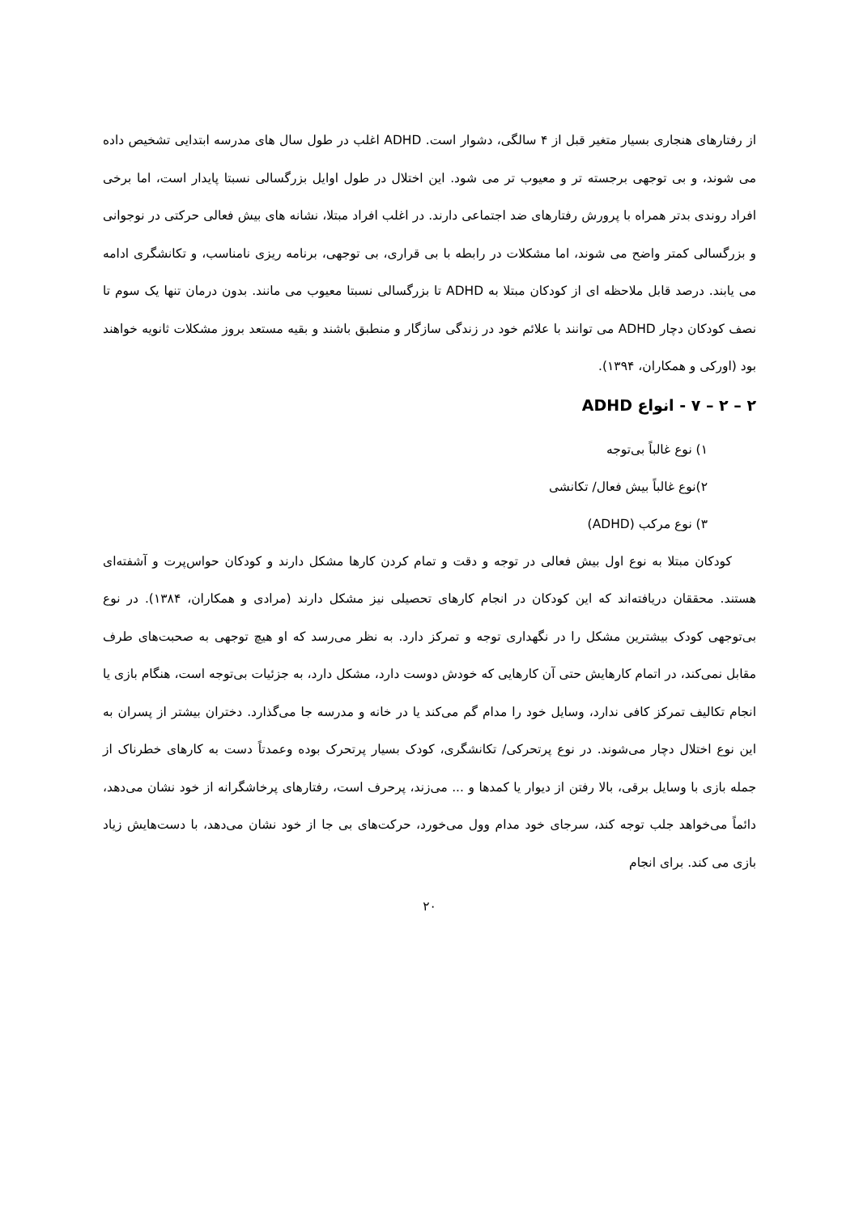از رفتارهای هنجاری بسیار متغیر قبل از ۴ سالگی، دشوار است. ADHD اغلب در طول سال های مدرسه ابتدایی تشخیص داده می شوند، و بی توجهی برجسته تر و معیوب تر می شود. این اختلال در طول اوایل بزرگسالی نسبتا پایدار است، اما برخی افراد روندی بدتر همراه با پرورش رفتارهای ضد اجتماعی دارند. در اغلب افراد مبتلا، نشانه های بیش فعالی حرکتی در نوجوانی و بزرگسالی کمتر واضح می شوند، اما مشکلات در رابطه با بی قراری، بی توجهی، برنامه ریزی نامناسب، و تکانشگری ادامه می یابند. درصد قابل ملاحظه ای از کودکان مبتلا به ADHD تا بزرگسالی نسبتا معیوب می مانند. بدون درمان تنها یک سوم تا نصف کودکان دچار ADHD می توانند با علائم خود در زندگی سازگار و منطبق باشند و بقیه مستعد بروز مشکلات ثانویه خواهند بود (اورکی و همکاران، ۱۳۹۴).
۲ – ۲ – ۷ - انواع ADHD
۱) نوع غالباً بی‌توجه
۲)نوع غالباً بیش فعال/ تکانشی
۳) نوع مرکب (ADHD)
کودکان مبتلا به نوع اول بیش فعالی در توجه و دقت و تمام کردن کارها مشکل دارند و کودکان حواس‌پرت و آشفته‌ای هستند. محققان دریافته‌اند که این کودکان در انجام کارهای تحصیلی نیز مشکل دارند (مرادی و همکاران، ۱۳۸۴). در نوع بی‌توجهی کودک بیشترین مشکل را در نگهداری توجه و تمرکز دارد. به نظر می‌رسد که او هیچ توجهی به صحبت‌های طرف مقابل نمی‌کند، در اتمام کارهایش حتی آن کارهایی که خودش دوست دارد، مشکل دارد، به جزئیات بی‌توجه است، هنگام بازی یا انجام تکالیف تمرکز کافی ندارد، وسایل خود را مدام گم می‌کند یا در خانه و مدرسه جا می‌گذارد. دختران بیشتر از پسران به این نوع اختلال دچار می‌شوند. در نوع پرتحرکی/ تکانشگری، کودک بسیار پرتحرک بوده وعمدتاً دست به کارهای خطرناک از جمله بازی با وسایل برقی، بالا رفتن از دیوار یا کمدها و ... می‌زند، پرحرف است، رفتارهای پرخاشگرانه از خود نشان می‌دهد، دائماً می‌خواهد جلب توجه کند، سرجای خود مدام وول می‌خورد، حرکت‌های بی جا از خود نشان می‌دهد، با دست‌هایش زیاد بازی می کند. برای انجام
۲۰